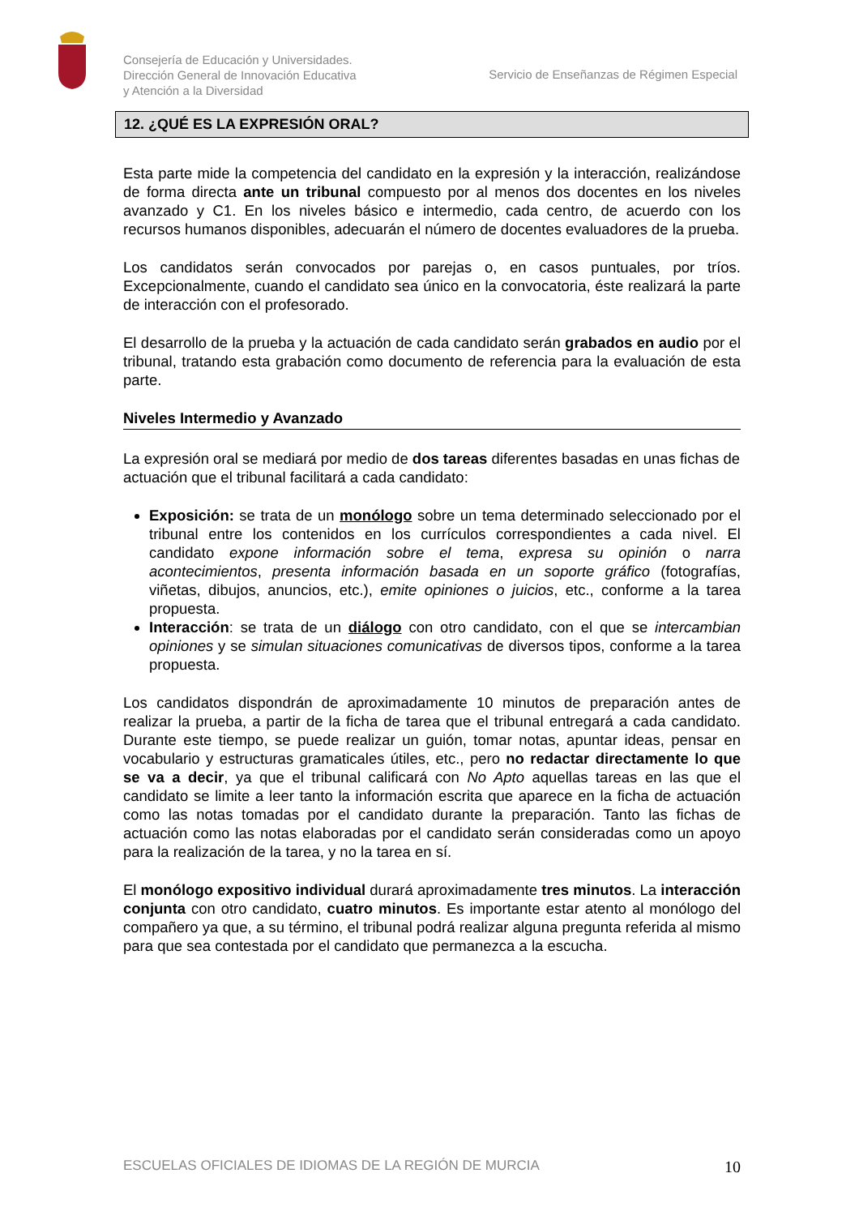Consejería de Educación y Universidades.
Dirección General de Innovación Educativa
y Atención a la Diversidad
Servicio de Enseñanzas de Régimen Especial
12. ¿QUÉ ES LA EXPRESIÓN ORAL?
Esta parte mide la competencia del candidato en la expresión y la interacción, realizándose de forma directa ante un tribunal compuesto por al menos dos docentes en los niveles avanzado y C1. En los niveles básico e intermedio, cada centro, de acuerdo con los recursos humanos disponibles, adecuarán el número de docentes evaluadores de la prueba.
Los candidatos serán convocados por parejas o, en casos puntuales, por tríos. Excepcionalmente, cuando el candidato sea único en la convocatoria, éste realizará la parte de interacción con el profesorado.
El desarrollo de la prueba y la actuación de cada candidato serán grabados en audio por el tribunal, tratando esta grabación como documento de referencia para la evaluación de esta parte.
Niveles Intermedio y Avanzado
La expresión oral se mediará por medio de dos tareas diferentes basadas en unas fichas de actuación que el tribunal facilitará a cada candidato:
Exposición: se trata de un monólogo sobre un tema determinado seleccionado por el tribunal entre los contenidos en los currículos correspondientes a cada nivel. El candidato expone información sobre el tema, expresa su opinión o narra acontecimientos, presenta información basada en un soporte gráfico (fotografías, viñetas, dibujos, anuncios, etc.), emite opiniones o juicios, etc., conforme a la tarea propuesta.
Interacción: se trata de un diálogo con otro candidato, con el que se intercambian opiniones y se simulan situaciones comunicativas de diversos tipos, conforme a la tarea propuesta.
Los candidatos dispondrán de aproximadamente 10 minutos de preparación antes de realizar la prueba, a partir de la ficha de tarea que el tribunal entregará a cada candidato. Durante este tiempo, se puede realizar un guión, tomar notas, apuntar ideas, pensar en vocabulario y estructuras gramaticales útiles, etc., pero no redactar directamente lo que se va a decir, ya que el tribunal calificará con No Apto aquellas tareas en las que el candidato se limite a leer tanto la información escrita que aparece en la ficha de actuación como las notas tomadas por el candidato durante la preparación. Tanto las fichas de actuación como las notas elaboradas por el candidato serán consideradas como un apoyo para la realización de la tarea, y no la tarea en sí.
El monólogo expositivo individual durará aproximadamente tres minutos. La interacción conjunta con otro candidato, cuatro minutos. Es importante estar atento al monólogo del compañero ya que, a su término, el tribunal podrá realizar alguna pregunta referida al mismo para que sea contestada por el candidato que permanezca a la escucha.
ESCUELAS OFICIALES DE IDIOMAS DE LA REGIÓN DE MURCIA 10